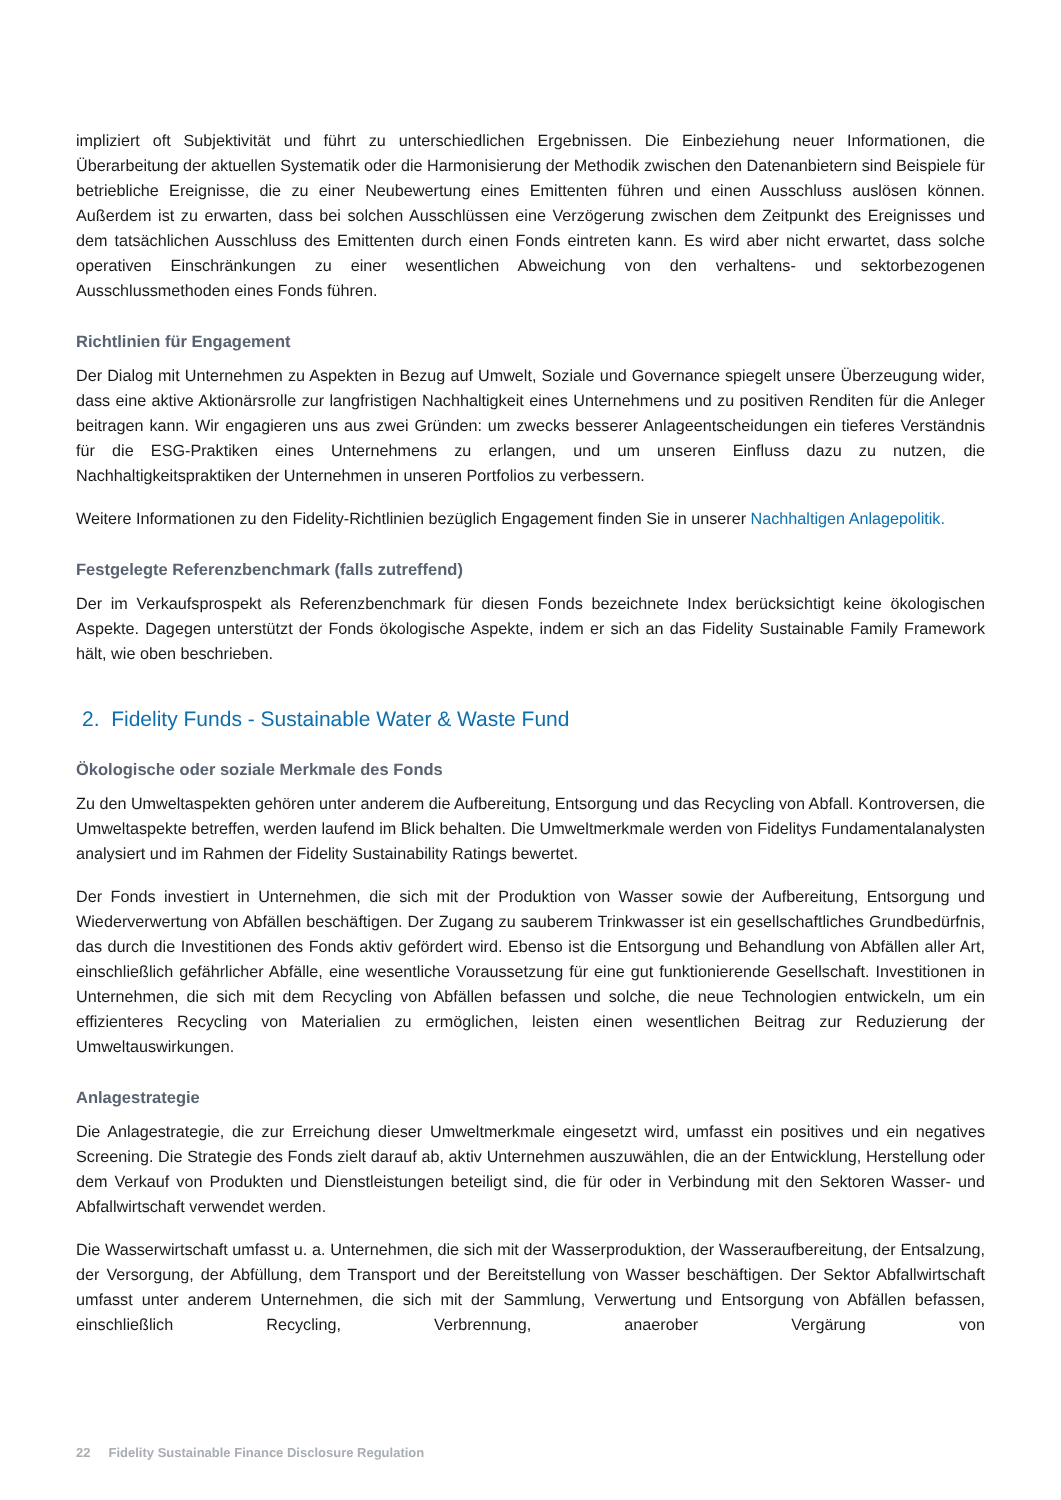impliziert oft Subjektivität und führt zu unterschiedlichen Ergebnissen. Die Einbeziehung neuer Informationen, die Überarbeitung der aktuellen Systematik oder die Harmonisierung der Methodik zwischen den Datenanbietern sind Beispiele für betriebliche Ereignisse, die zu einer Neubewertung eines Emittenten führen und einen Ausschluss auslösen können. Außerdem ist zu erwarten, dass bei solchen Ausschlüssen eine Verzögerung zwischen dem Zeitpunkt des Ereignisses und dem tatsächlichen Ausschluss des Emittenten durch einen Fonds eintreten kann. Es wird aber nicht erwartet, dass solche operativen Einschränkungen zu einer wesentlichen Abweichung von den verhaltens- und sektorbezogenen Ausschlussmethoden eines Fonds führen.
Richtlinien für Engagement
Der Dialog mit Unternehmen zu Aspekten in Bezug auf Umwelt, Soziale und Governance spiegelt unsere Überzeugung wider, dass eine aktive Aktionärsrolle zur langfristigen Nachhaltigkeit eines Unternehmens und zu positiven Renditen für die Anleger beitragen kann. Wir engagieren uns aus zwei Gründen: um zwecks besserer Anlageentscheidungen ein tieferes Verständnis für die ESG-Praktiken eines Unternehmens zu erlangen, und um unseren Einfluss dazu zu nutzen, die Nachhaltigkeitspraktiken der Unternehmen in unseren Portfolios zu verbessern.
Weitere Informationen zu den Fidelity-Richtlinien bezüglich Engagement finden Sie in unserer Nachhaltigen Anlagepolitik.
Festgelegte Referenzbenchmark (falls zutreffend)
Der im Verkaufsprospekt als Referenzbenchmark für diesen Fonds bezeichnete Index berücksichtigt keine ökologischen Aspekte. Dagegen unterstützt der Fonds ökologische Aspekte, indem er sich an das Fidelity Sustainable Family Framework hält, wie oben beschrieben.
2. Fidelity Funds - Sustainable Water & Waste Fund
Ökologische oder soziale Merkmale des Fonds
Zu den Umweltaspekten gehören unter anderem die Aufbereitung, Entsorgung und das Recycling von Abfall. Kontroversen, die Umweltaspekte betreffen, werden laufend im Blick behalten. Die Umweltmerkmale werden von Fidelitys Fundamentalanalysten analysiert und im Rahmen der Fidelity Sustainability Ratings bewertet.
Der Fonds investiert in Unternehmen, die sich mit der Produktion von Wasser sowie der Aufbereitung, Entsorgung und Wiederverwertung von Abfällen beschäftigen. Der Zugang zu sauberem Trinkwasser ist ein gesellschaftliches Grundbedürfnis, das durch die Investitionen des Fonds aktiv gefördert wird. Ebenso ist die Entsorgung und Behandlung von Abfällen aller Art, einschließlich gefährlicher Abfälle, eine wesentliche Voraussetzung für eine gut funktionierende Gesellschaft. Investitionen in Unternehmen, die sich mit dem Recycling von Abfällen befassen und solche, die neue Technologien entwickeln, um ein effizienteres Recycling von Materialien zu ermöglichen, leisten einen wesentlichen Beitrag zur Reduzierung der Umweltauswirkungen.
Anlagestrategie
Die Anlagestrategie, die zur Erreichung dieser Umweltmerkmale eingesetzt wird, umfasst ein positives und ein negatives Screening. Die Strategie des Fonds zielt darauf ab, aktiv Unternehmen auszuwählen, die an der Entwicklung, Herstellung oder dem Verkauf von Produkten und Dienstleistungen beteiligt sind, die für oder in Verbindung mit den Sektoren Wasser- und Abfallwirtschaft verwendet werden.
Die Wasserwirtschaft umfasst u. a. Unternehmen, die sich mit der Wasserproduktion, der Wasseraufbereitung, der Entsalzung, der Versorgung, der Abfüllung, dem Transport und der Bereitstellung von Wasser beschäftigen. Der Sektor Abfallwirtschaft umfasst unter anderem Unternehmen, die sich mit der Sammlung, Verwertung und Entsorgung von Abfällen befassen, einschließlich Recycling, Verbrennung, anaerober Vergärung von
22 Fidelity Sustainable Finance Disclosure Regulation